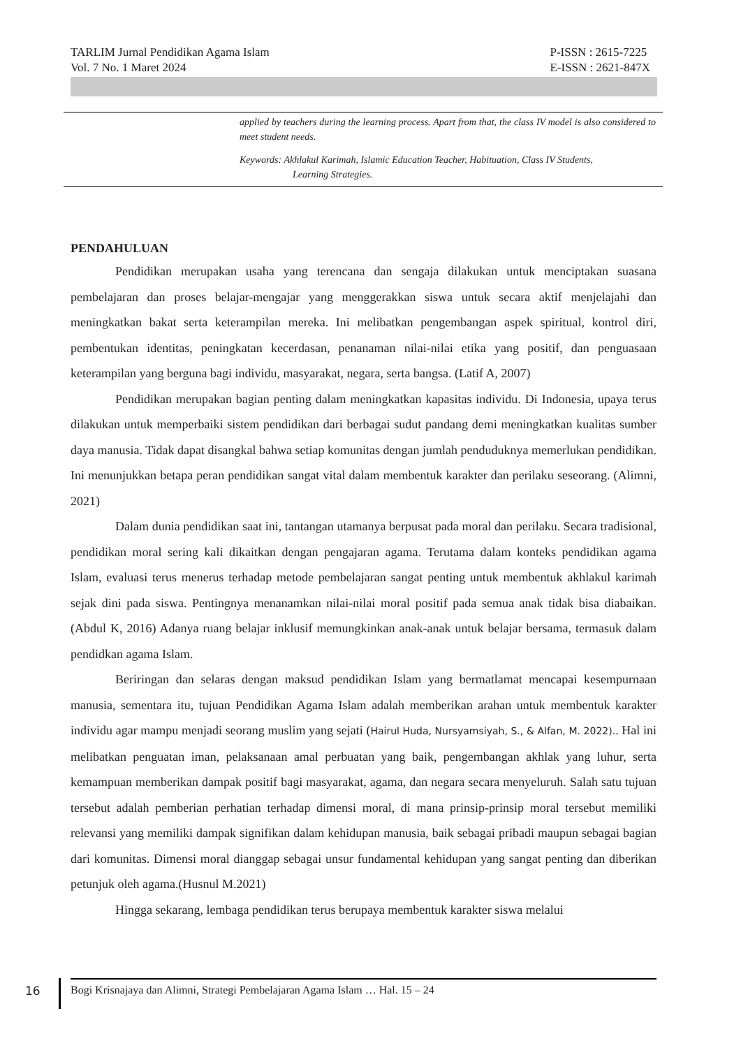TARLIM Jurnal Pendidikan Agama Islam
Vol. 7 No. 1 Maret 2024
P-ISSN : 2615-7225
E-ISSN : 2621-847X
applied by teachers during the learning process. Apart from that, the class IV model is also considered to meet student needs.
Keywords: Akhlakul Karimah, Islamic Education Teacher, Habituation, Class IV Students,
Learning Strategies.
PENDAHULUAN
Pendidikan merupakan usaha yang terencana dan sengaja dilakukan untuk menciptakan suasana pembelajaran dan proses belajar-mengajar yang menggerakkan siswa untuk secara aktif menjelajahi dan meningkatkan bakat serta keterampilan mereka. Ini melibatkan pengembangan aspek spiritual, kontrol diri, pembentukan identitas, peningkatan kecerdasan, penanaman nilai-nilai etika yang positif, dan penguasaan keterampilan yang berguna bagi individu, masyarakat, negara, serta bangsa. (Latif A, 2007)
Pendidikan merupakan bagian penting dalam meningkatkan kapasitas individu. Di Indonesia, upaya terus dilakukan untuk memperbaiki sistem pendidikan dari berbagai sudut pandang demi meningkatkan kualitas sumber daya manusia. Tidak dapat disangkal bahwa setiap komunitas dengan jumlah penduduknya memerlukan pendidikan. Ini menunjukkan betapa peran pendidikan sangat vital dalam membentuk karakter dan perilaku seseorang. (Alimni, 2021)
Dalam dunia pendidikan saat ini, tantangan utamanya berpusat pada moral dan perilaku. Secara tradisional, pendidikan moral sering kali dikaitkan dengan pengajaran agama. Terutama dalam konteks pendidikan agama Islam, evaluasi terus menerus terhadap metode pembelajaran sangat penting untuk membentuk akhlakul karimah sejak dini pada siswa. Pentingnya menanamkan nilai-nilai moral positif pada semua anak tidak bisa diabaikan.(Abdul K, 2016) Adanya ruang belajar inklusif memungkinkan anak-anak untuk belajar bersama, termasuk dalam pendidkan agama Islam.
Beriringan dan selaras dengan maksud pendidikan Islam yang bermatlamat mencapai kesempurnaan manusia, sementara itu, tujuan Pendidikan Agama Islam adalah memberikan arahan untuk membentuk karakter individu agar mampu menjadi seorang muslim yang sejati (Hairul Huda, Nursyamsiyah, S., & Alfan, M. 2022).. Hal ini melibatkan penguatan iman, pelaksanaan amal perbuatan yang baik, pengembangan akhlak yang luhur, serta kemampuan memberikan dampak positif bagi masyarakat, agama, dan negara secara menyeluruh. Salah satu tujuan tersebut adalah pemberian perhatian terhadap dimensi moral, di mana prinsip-prinsip moral tersebut memiliki relevansi yang memiliki dampak signifikan dalam kehidupan manusia, baik sebagai pribadi maupun sebagai bagian dari komunitas. Dimensi moral dianggap sebagai unsur fundamental kehidupan yang sangat penting dan diberikan petunjuk oleh agama.(Husnul M.2021)
Hingga sekarang, lembaga pendidikan terus berupaya membentuk karakter siswa melalui
16 Bogi Krisnajaya dan Alimni, Strategi Pembelajaran Agama Islam … Hal. 15 – 24